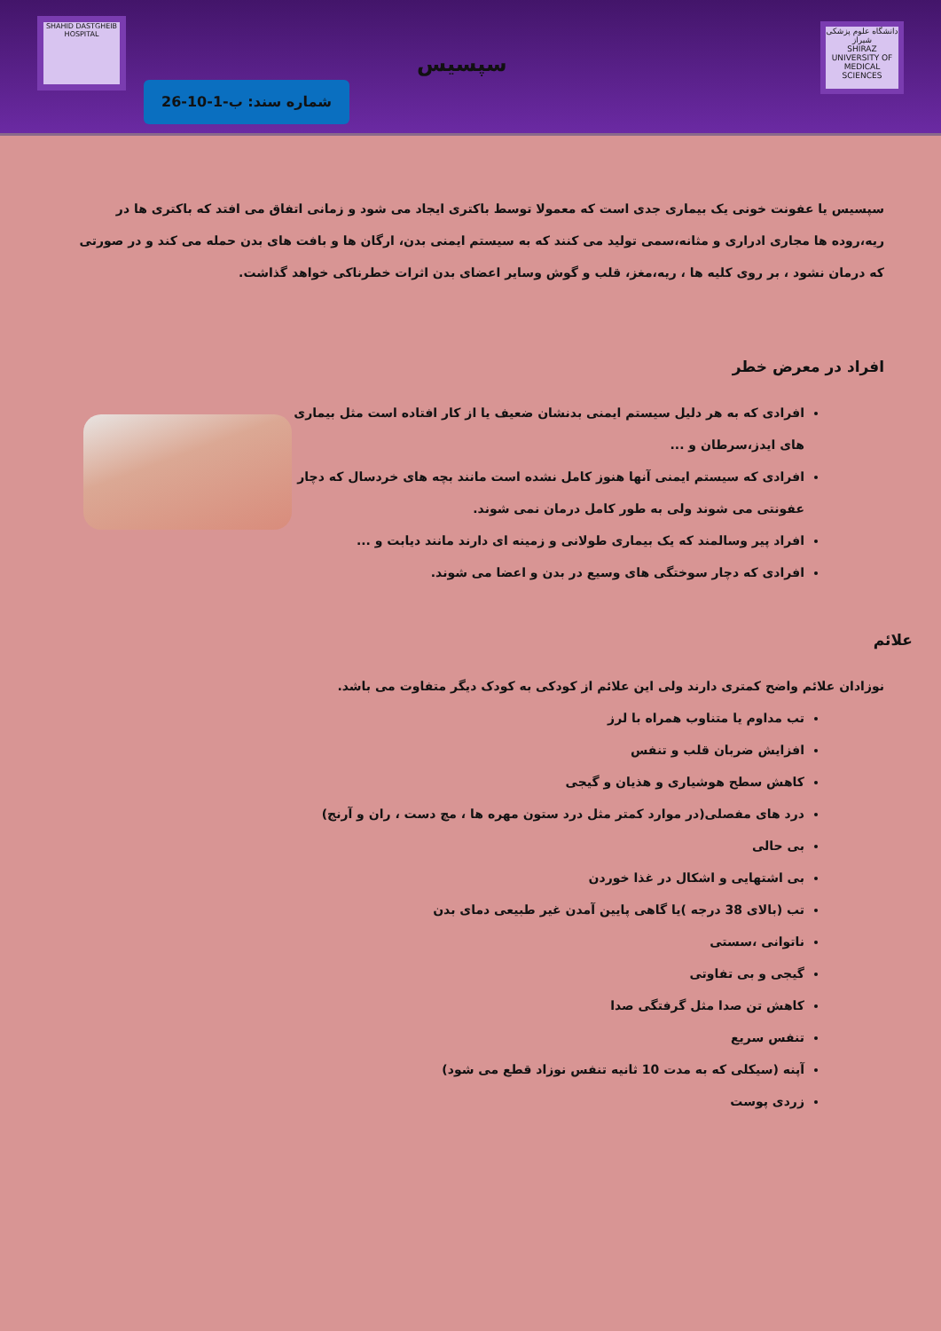دانشگاه علوم پزشکی شیراز
SHIRAZ UNIVERSITY OF MEDICAL SCIENCES
سپسیس
شماره سند: ب-1-10-26
SHAHID DASTGHEIB HOSPITAL
سپسیس یا عفونت خونی یک بیماری جدی است که معمولا توسط باکتری ایجاد می شود و زمانی اتفاق می افتد که باکتری ها در ریه،روده ها مجاری ادراری و مثانه،سمی تولید می کنند که به سیستم ایمنی بدن، ارگان ها و بافت های بدن حمله می کند و در صورتی که درمان نشود ، بر روی کلیه ها ، ریه،مغز، قلب و گوش وسایر اعضای بدن اثرات خطرناکی خواهد گذاشت.
افراد در معرض خطر
افرادی که به هر دلیل سیستم ایمنی بدنشان ضعیف یا از کار افتاده است مثل بیماری های ایدز،سرطان و ...
افرادی که سیستم ایمنی آنها هنوز کامل نشده است مانند بچه های خردسال که دچار عفونتی می شوند ولی به طور کامل درمان نمی شوند.
افراد پیر وسالمند که یک بیماری طولانی و زمینه ای دارند مانند دیابت و ...
افرادی که دچار سوختگی های وسیع در بدن و اعضا می شوند.
علائم
نوزادان علائم واضح کمتری دارند ولی این علائم از کودکی به کودک دیگر متفاوت می باشد.
تب مداوم یا متناوب همراه با لرز
افزایش ضربان قلب و تنفس
کاهش سطح هوشیاری و هذیان و گیجی
درد های مفصلی(در موارد کمتر مثل درد ستون مهره ها ، مچ دست ، ران و آرنج)
بی حالی
بی اشتهایی و اشکال در غذا خوردن
تب (بالای 38 درجه )یا گاهی پایین آمدن غیر طبیعی دمای بدن
ناتوانی ،سستی
گیجی و بی تفاوتی
کاهش تن صدا مثل گرفتگی صدا
تنفس سریع
آپنه (سیکلی که به مدت 10 ثانیه تنفس نوزاد قطع می شود)
زردی پوست